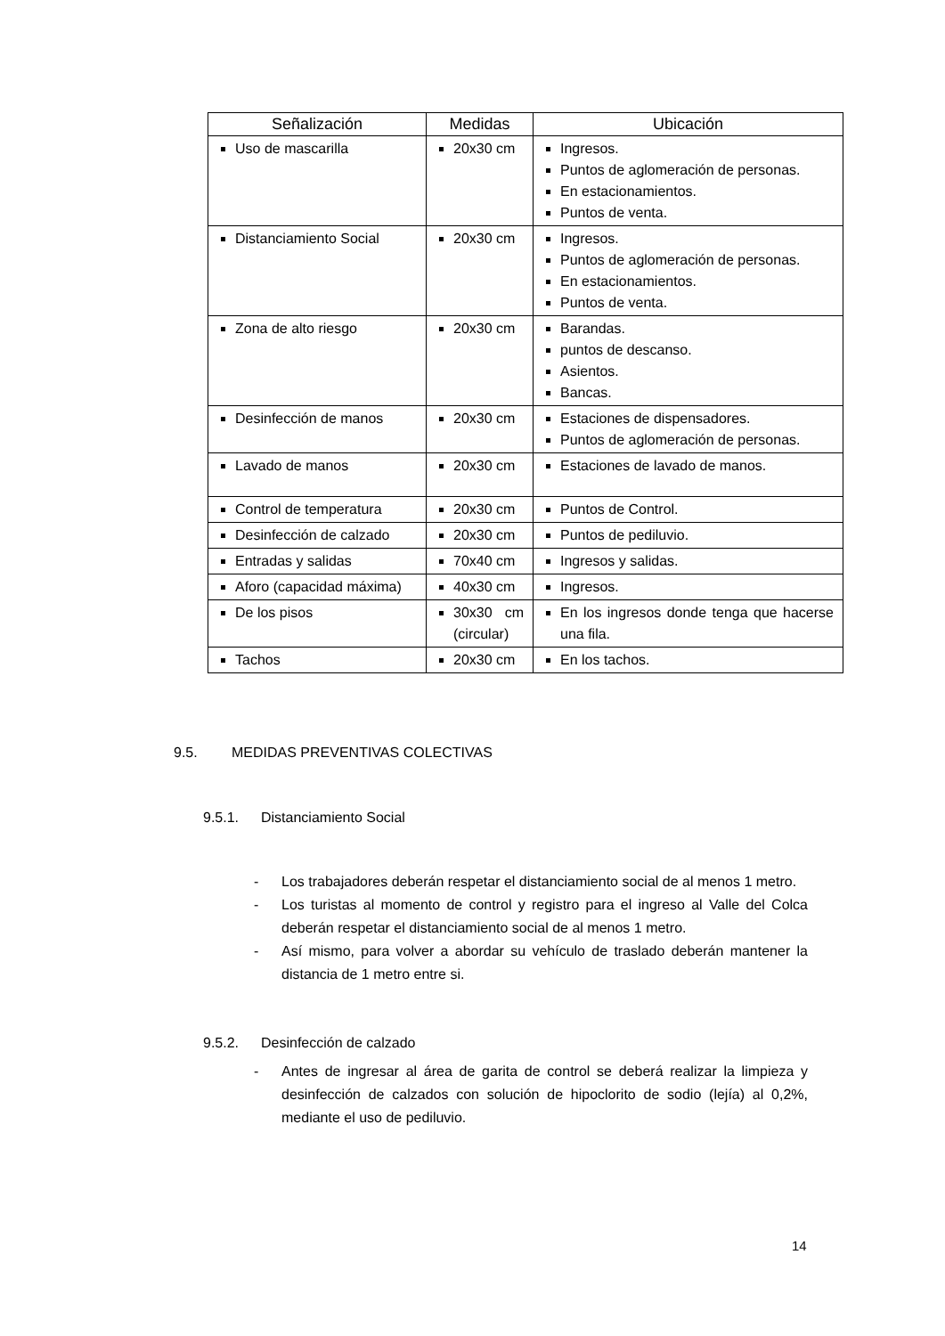| Señalización | Medidas | Ubicación |
| --- | --- | --- |
| Uso de mascarilla | 20x30 cm | Ingresos. Puntos de aglomeración de personas. En estacionamientos. Puntos de venta. |
| Distanciamiento Social | 20x30 cm | Ingresos. Puntos de aglomeración de personas. En estacionamientos. Puntos de venta. |
| Zona de alto riesgo | 20x30 cm | Barandas. puntos de descanso. Asientos. Bancas. |
| Desinfección de manos | 20x30 cm | Estaciones de dispensadores. Puntos de aglomeración de personas. |
| Lavado de manos | 20x30 cm | Estaciones de lavado de manos. |
| Control de temperatura | 20x30 cm | Puntos de Control. |
| Desinfección de calzado | 20x30 cm | Puntos de pediluvio. |
| Entradas y salidas | 70x40 cm | Ingresos y salidas. |
| Aforo (capacidad máxima) | 40x30 cm | Ingresos. |
| De los pisos | 30x30 cm (circular) | En los ingresos donde tenga que hacerse una fila. |
| Tachos | 20x30 cm | En los tachos. |
9.5. MEDIDAS PREVENTIVAS COLECTIVAS
9.5.1. Distanciamiento Social
- Los trabajadores deberán respetar el distanciamiento social de al menos 1 metro.
- Los turistas al momento de control y registro para el ingreso al Valle del Colca deberán respetar el distanciamiento social de al menos 1 metro.
- Así mismo, para volver a abordar su vehículo de traslado deberán mantener la distancia de 1 metro entre si.
9.5.2. Desinfección de calzado
- Antes de ingresar al área de garita de control se deberá realizar la limpieza y desinfección de calzados con solución de hipoclorito de sodio (lejía) al 0,2%, mediante el uso de pediluvio.
14